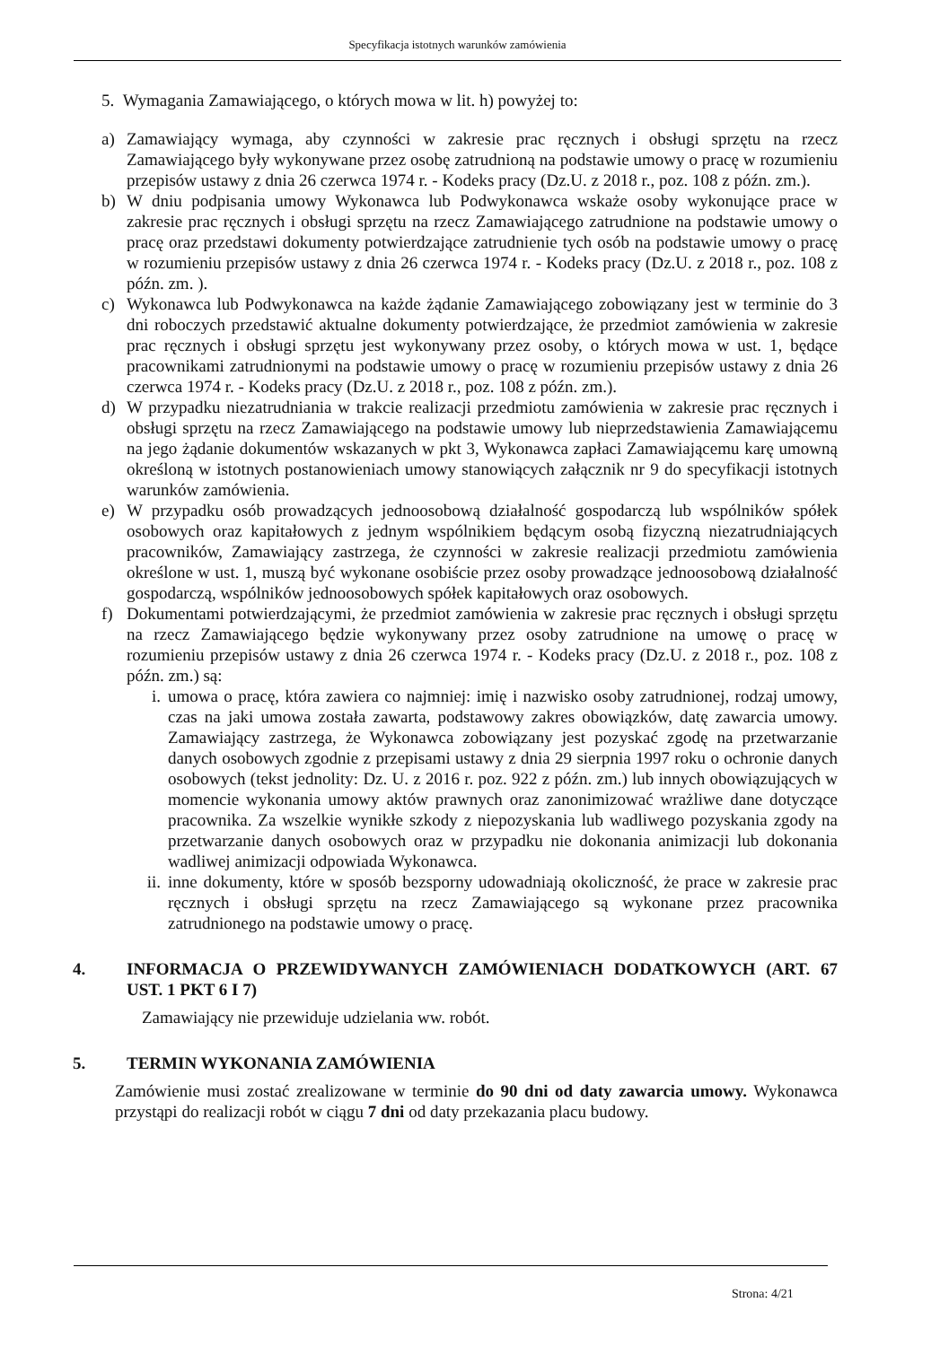Specyfikacja istotnych warunków zamówienia
5. Wymagania Zamawiającego, o których mowa w lit. h) powyżej to:
a) Zamawiający wymaga, aby czynności w zakresie prac ręcznych i obsługi sprzętu na rzecz Zamawiającego były wykonywane przez osobę zatrudnioną na podstawie umowy o pracę w rozumieniu przepisów ustawy z dnia 26 czerwca 1974 r. - Kodeks pracy (Dz.U. z 2018 r., poz. 108 z późn. zm.).
b) W dniu podpisania umowy Wykonawca lub Podwykonawca wskaże osoby wykonujące prace w zakresie prac ręcznych i obsługi sprzętu na rzecz Zamawiającego zatrudnione na podstawie umowy o pracę oraz przedstawi dokumenty potwierdzające zatrudnienie tych osób na podstawie umowy o pracę w rozumieniu przepisów ustawy z dnia 26 czerwca 1974 r. - Kodeks pracy (Dz.U. z 2018 r., poz. 108 z późn. zm. ).
c) Wykonawca lub Podwykonawca na każde żądanie Zamawiającego zobowiązany jest w terminie do 3 dni roboczych przedstawić aktualne dokumenty potwierdzające, że przedmiot zamówienia w zakresie prac ręcznych i obsługi sprzętu jest wykonywany przez osoby, o których mowa w ust. 1, będące pracownikami zatrudnionymi na podstawie umowy o pracę w rozumieniu przepisów ustawy z dnia 26 czerwca 1974 r. - Kodeks pracy (Dz.U. z 2018 r., poz. 108 z późn. zm.).
d) W przypadku niezatrudniania w trakcie realizacji przedmiotu zamówienia w zakresie prac ręcznych i obsługi sprzętu na rzecz Zamawiającego na podstawie umowy lub nieprzedstawienia Zamawiającemu na jego żądanie dokumentów wskazanych w pkt 3, Wykonawca zapłaci Zamawiającemu karę umowną określoną w istotnych postanowieniach umowy stanowiących załącznik nr 9 do specyfikacji istotnych warunków zamówienia.
e) W przypadku osób prowadzących jednoosobową działalność gospodarczą lub wspólników spółek osobowych oraz kapitałowych z jednym wspólnikiem będącym osobą fizyczną niezatrudniających pracowników, Zamawiający zastrzega, że czynności w zakresie realizacji przedmiotu zamówienia określone w ust. 1, muszą być wykonane osobiście przez osoby prowadzące jednoosobową działalność gospodarczą, wspólników jednoosobowych spółek kapitałowych oraz osobowych.
f) Dokumentami potwierdzającymi, że przedmiot zamówienia w zakresie prac ręcznych i obsługi sprzętu na rzecz Zamawiającego będzie wykonywany przez osoby zatrudnione na umowę o pracę w rozumieniu przepisów ustawy z dnia 26 czerwca 1974 r. - Kodeks pracy (Dz.U. z 2018 r., poz. 108 z późn. zm.) są:
i. umowa o pracę, która zawiera co najmniej: imię i nazwisko osoby zatrudnionej, rodzaj umowy, czas na jaki umowa została zawarta, podstawowy zakres obowiązków, datę zawarcia umowy. Zamawiający zastrzega, że Wykonawca zobowiązany jest pozyskać zgodę na przetwarzanie danych osobowych zgodnie z przepisami ustawy z dnia 29 sierpnia 1997 roku o ochronie danych osobowych (tekst jednolity: Dz. U. z 2016 r. poz. 922 z późn. zm.) lub innych obowiązujących w momencie wykonania umowy aktów prawnych oraz zanonimizować wrażliwe dane dotyczące pracownika. Za wszelkie wynikłe szkody z niepozyskania lub wadliwego pozyskania zgody na przetwarzanie danych osobowych oraz w przypadku nie dokonania animizacji lub dokonania wadliwej animizacji odpowiada Wykonawca.
ii. inne dokumenty, które w sposób bezsporny udowadniają okoliczność, że prace w zakresie prac ręcznych i obsługi sprzętu na rzecz Zamawiającego są wykonane przez pracownika zatrudnionego na podstawie umowy o pracę.
4. INFORMACJA O PRZEWIDYWANYCH ZAMÓWIENIACH DODATKOWYCH (ART. 67 UST. 1 PKT 6 I 7)
Zamawiający nie przewiduje udzielania ww. robót.
5. TERMIN WYKONANIA ZAMÓWIENIA
Zamówienie musi zostać zrealizowane w terminie do 90 dni od daty zawarcia umowy. Wykonawca przystąpi do realizacji robót w ciągu 7 dni od daty przekazania placu budowy.
Strona: 4/21